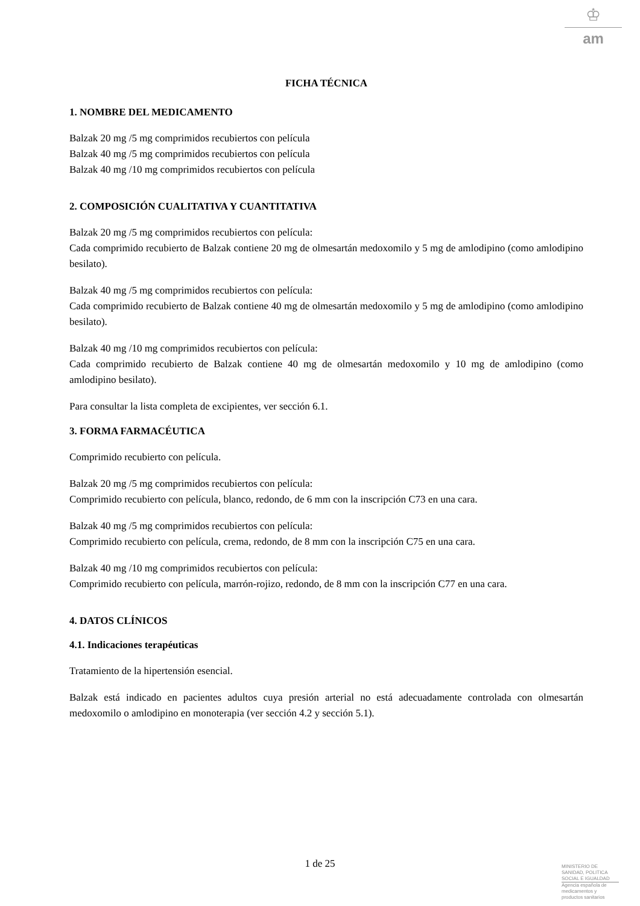♔
am
FICHA TÉCNICA
1. NOMBRE DEL MEDICAMENTO
Balzak 20 mg /5 mg comprimidos recubiertos con película
Balzak 40 mg /5 mg comprimidos recubiertos con película
Balzak 40 mg /10 mg comprimidos recubiertos con película
2. COMPOSICIÓN CUALITATIVA Y CUANTITATIVA
Balzak 20 mg /5 mg comprimidos recubiertos con película:
Cada comprimido recubierto de Balzak contiene 20 mg de olmesartán medoxomilo y 5 mg de amlodipino (como amlodipino besilato).
Balzak 40 mg /5 mg comprimidos recubiertos con película:
Cada comprimido recubierto de Balzak contiene 40 mg de olmesartán medoxomilo y 5 mg de amlodipino (como amlodipino besilato).
Balzak 40 mg /10 mg comprimidos recubiertos con película:
Cada comprimido recubierto de Balzak contiene 40 mg de olmesartán medoxomilo y 10 mg de amlodipino (como amlodipino besilato).
Para consultar la lista completa de excipientes, ver sección 6.1.
3. FORMA FARMACÉUTICA
Comprimido recubierto con película.
Balzak 20 mg /5 mg comprimidos recubiertos con película:
Comprimido recubierto con película, blanco, redondo, de 6 mm con la inscripción C73 en una cara.
Balzak 40 mg /5 mg comprimidos recubiertos con película:
Comprimido recubierto con película, crema, redondo, de 8 mm con la inscripción C75 en una cara.
Balzak 40 mg /10 mg comprimidos recubiertos con película:
Comprimido recubierto con película, marrón-rojizo, redondo, de 8 mm con la inscripción C77 en una cara.
4. DATOS CLÍNICOS
4.1. Indicaciones terapéuticas
Tratamiento de la hipertensión esencial.
Balzak está indicado en pacientes adultos cuya presión arterial no está adecuadamente controlada con olmesartán medoxomilo o amlodipino en monoterapia (ver sección 4.2 y sección 5.1).
1 de 25
MINISTERIO DE
SANIDAD, POLITICA
SOCIAL E IGUALDAD
Agencia española de
medicamentos y
productos sanitarios